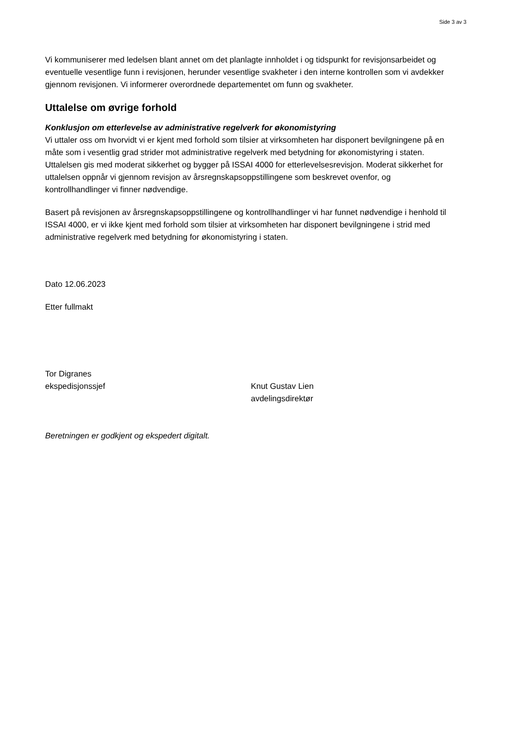Side 3 av 3
Vi kommuniserer med ledelsen blant annet om det planlagte innholdet i og tidspunkt for revisjonsarbeidet og eventuelle vesentlige funn i revisjonen, herunder vesentlige svakheter i den interne kontrollen som vi avdekker gjennom revisjonen. Vi informerer overordnede departementet om funn og svakheter.
Uttalelse om øvrige forhold
Konklusjon om etterlevelse av administrative regelverk for økonomistyring
Vi uttaler oss om hvorvidt vi er kjent med forhold som tilsier at virksomheten har disponert bevilgningene på en måte som i vesentlig grad strider mot administrative regelverk med betydning for økonomistyring i staten. Uttalelsen gis med moderat sikkerhet og bygger på ISSAI 4000 for etterlevelsesrevisjon. Moderat sikkerhet for uttalelsen oppnår vi gjennom revisjon av årsregnskapsoppstillingene som beskrevet ovenfor, og kontrollhandlinger vi finner nødvendige.
Basert på revisjonen av årsregnskapsoppstillingene og kontrollhandlinger vi har funnet nødvendige i henhold til ISSAI 4000, er vi ikke kjent med forhold som tilsier at virksomheten har disponert bevilgningene i strid med administrative regelverk med betydning for økonomistyring i staten.
Dato 12.06.2023
Etter fullmakt
Tor Digranes
ekspedisjonssjef
Knut Gustav Lien
avdelingsdirektør
Beretningen er godkjent og ekspedert digitalt.